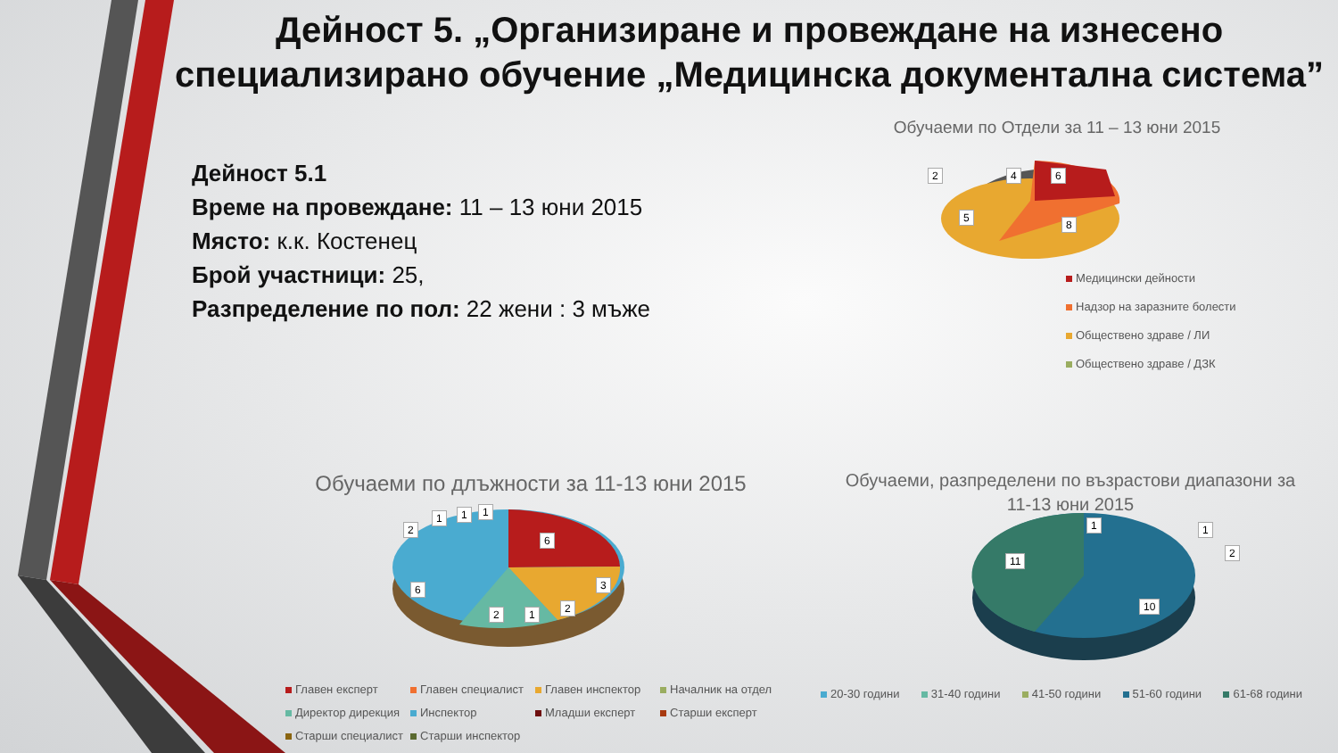Дейност 5. „Организиране и провеждане на изнесено специализирано обучение „Медицинска документална система”
Дейност 5.1
Време на провеждане: 11 – 13 юни 2015
Място: к.к. Костенец
Брой участници: 25,
Разпределение по пол: 22 жени : 3 мъже
Обучаеми по Отдели за 11 – 13 юни 2015
2 4 6
5
8
Медицински дейности
Надзор на заразните болести
Обществено здраве / ЛИ
Обществено здраве / ДЗК
Обучаеми по длъжности за 11-13 юни 2015
2
1 1 1
6
6 3
2
2 1
Главен експерт
Главен специалист
Главен инспектор
Началник на отдел
Директор дирекция
Инспектор
Младши експерт
Старши експерт
Старши специалист
Старши инспектор
Обучаеми, разпределени по възрастови диапазони за 11-13 юни 2015
1 1
2
11
10
20-30 години 31-40 години 41-50 години 51-60 години 61-68 години